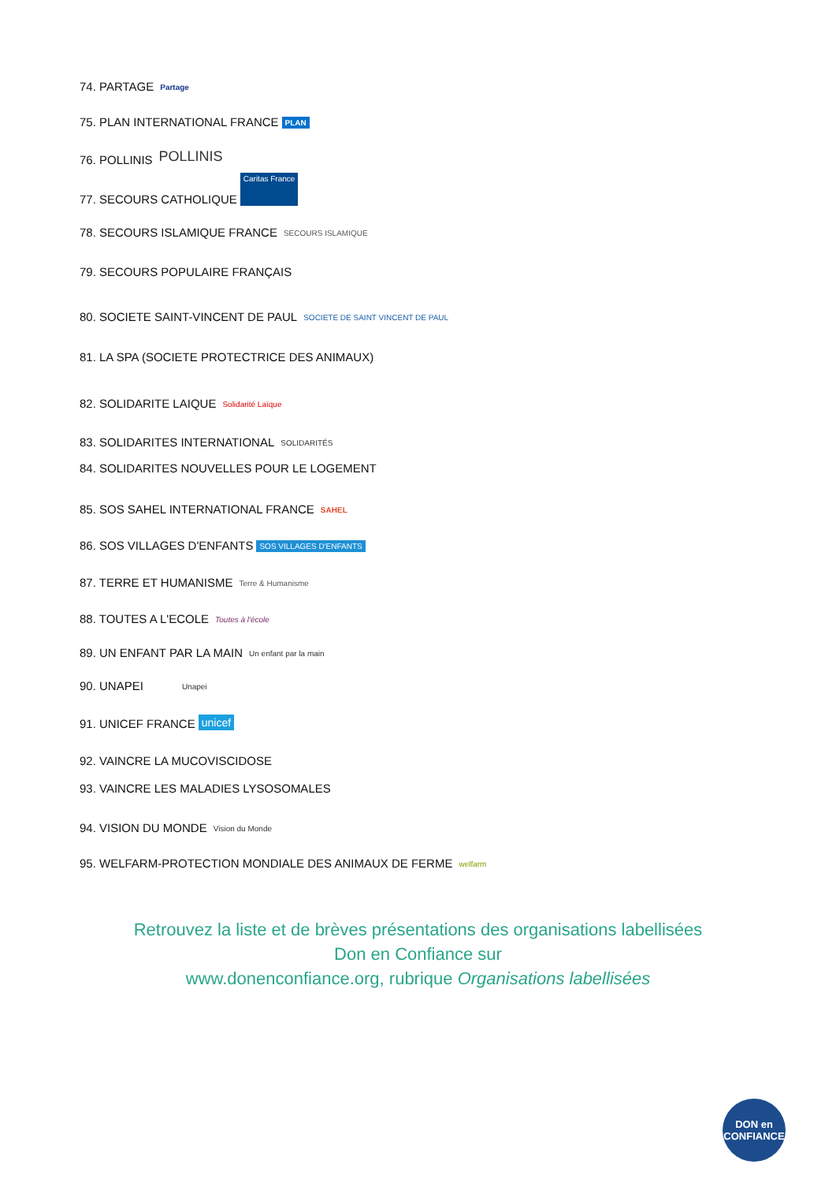74. PARTAGE Partage
75. PLAN INTERNATIONAL FRANCE PLAN
76. POLLINIS POLLINIS
77. SECOURS CATHOLIQUE Caritas France
78. SECOURS ISLAMIQUE FRANCE SECOURS ISLAMIQUE
79. SECOURS POPULAIRE FRANÇAIS
80. SOCIETE SAINT-VINCENT DE PAUL SOCIETE DE SAINT VINCENT DE PAUL
81. LA SPA (SOCIETE PROTECTRICE DES ANIMAUX)
82. SOLIDARITE LAIQUE Solidarité Laïque
83. SOLIDARITES INTERNATIONAL SOLIDARITÉS
84. SOLIDARITES NOUVELLES POUR LE LOGEMENT
85. SOS SAHEL INTERNATIONAL FRANCE SAHEL
86. SOS VILLAGES D'ENFANTS SOS VILLAGES D'ENFANTS
87. TERRE ET HUMANISME Terre & Humanisme
88. TOUTES A L'ECOLE Toutes à l'école
89. UN ENFANT PAR LA MAIN Un enfant par la main
90. UNAPEI Unapei
91. UNICEF FRANCE unicef
92. VAINCRE LA MUCOVISCIDOSE
93. VAINCRE LES MALADIES LYSOSOMALES
94. VISION DU MONDE Vision du Monde
95. WELFARM-PROTECTION MONDIALE DES ANIMAUX DE FERME welfarm
Retrouvez la liste et de brèves présentations des organisations labellisées
Don en Confiance sur
www.donenconfiance.org, rubrique Organisations labellisées
DON en
CONFIANCE